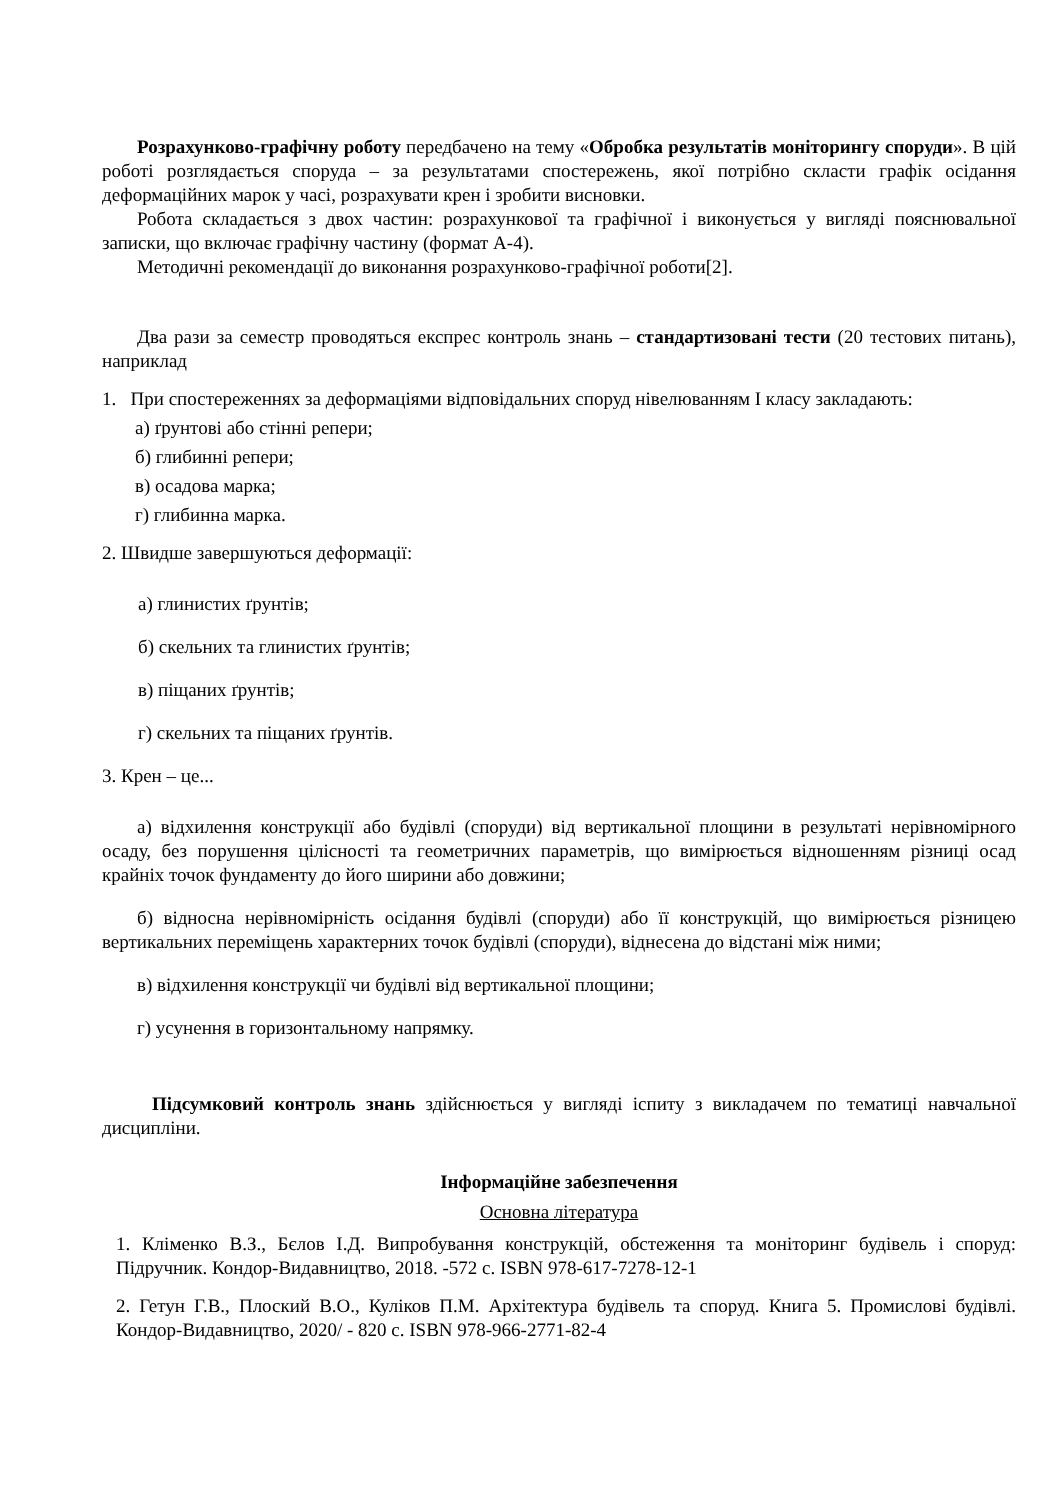Розрахунково-графічну роботу передбачено на тему «Обробка результатів моніторингу споруди». В цій роботі розглядається споруда – за результатами спостережень, якої потрібно скласти графік осідання деформаційних марок у часі, розрахувати крен і зробити висновки.
Робота складається з двох частин: розрахункової та графічної і виконується у вигляді пояснювальної записки, що включає графічну частину (формат А-4).
Методичні рекомендації до виконання розрахунково-графічної роботи[2].
Два рази за семестр проводяться експрес контроль знань – стандартизовані тести (20 тестових питань), наприклад
1. При спостереженнях за деформаціями відповідальних споруд нівелюванням І класу закладають:
а) ґрунтові або стінні репери;
б) глибинні репери;
в) осадова марка;
г) глибинна марка.
2. Швидше завершуються деформації:
а) глинистих ґрунтів;
б) скельних та глинистих ґрунтів;
в) піщаних ґрунтів;
г) скельних та піщаних ґрунтів.
3. Крен – це...
а) відхилення конструкції або будівлі (споруди) від вертикальної площини в результаті нерівномірного осаду, без порушення цілісності та геометричних параметрів, що вимірюється відношенням різниці осад крайніх точок фундаменту до його ширини або довжини;
б) відносна нерівномірність осідання будівлі (споруди) або її конструкцій, що вимірюється різницею вертикальних переміщень характерних точок будівлі (споруди), віднесена до відстані між ними;
в) відхилення конструкції чи будівлі від вертикальної площини;
г) усунення в горизонтальному напрямку.
Підсумковий контроль знань здійснюється у вигляді іспиту з викладачем по тематиці навчальної дисципліни.
Інформаційне забезпечення
Основна література
1. Кліменко В.З., Бєлов І.Д. Випробування конструкцій, обстеження та моніторинг будівель і споруд: Підручник. Кондор-Видавництво, 2018. -572 с. ISBN 978-617-7278-12-1
2. Гетун Г.В., Плоский В.О., Куліков П.М. Архітектура будівель та споруд. Книга 5. Промислові будівлі. Кондор-Видавництво, 2020/ - 820 с. ISBN 978-966-2771-82-4